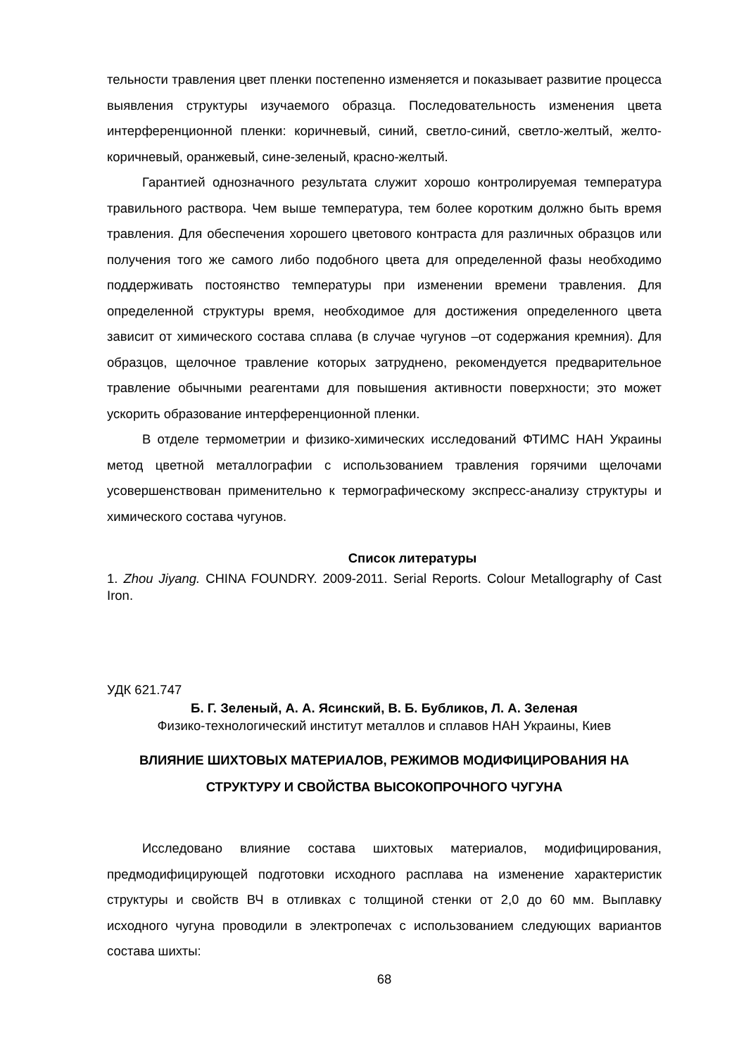тельности травления цвет пленки постепенно изменяется и показывает развитие процесса выявления структуры изучаемого образца. Последовательность изменения цвета интерференционной пленки: коричневый, синий, светло-синий, светло-желтый, желто-коричневый, оранжевый, сине-зеленый, красно-желтый.
Гарантией однозначного результата служит хорошо контролируемая температура травильного раствора. Чем выше температура, тем более коротким должно быть время травления. Для обеспечения хорошего цветового контраста для различных образцов или получения того же самого либо подобного цвета для определенной фазы необходимо поддерживать постоянство температуры при изменении времени травления. Для определенной структуры время, необходимое для достижения определенного цвета зависит от химического состава сплава (в случае чугунов –от содержания кремния). Для образцов, щелочное травление которых затруднено, рекомендуется предварительное травление обычными реагентами для повышения активности поверхности; это может ускорить образование интерференционной пленки.
В отделе термометрии и физико-химических исследований ФТИМС НАН Украины метод цветной металлографии с использованием травления горячими щелочами усовершенствован применительно к термографическому экспресс-анализу структуры и химического состава чугунов.
Список литературы
1. Zhou Jiyang. CHINA FOUNDRY. 2009-2011. Serial Reports. Colour Metallography of Cast Iron.
УДК 621.747
Б. Г. Зеленый, А. А. Ясинский, В. Б. Бубликов, Л. А. Зеленая
Физико-технологический институт металлов и сплавов НАН Украины, Киев
ВЛИЯНИЕ ШИХТОВЫХ МАТЕРИАЛОВ, РЕЖИМОВ МОДИФИЦИРОВАНИЯ НА СТРУКТУРУ И СВОЙСТВА ВЫСОКОПРОЧНОГО ЧУГУНА
Исследовано влияние состава шихтовых материалов, модифицирования, предмодифицирующей подготовки исходного расплава на изменение характеристик структуры и свойств ВЧ в отливках с толщиной стенки от 2,0 до 60 мм. Выплавку исходного чугуна проводили в электропечах с использованием следующих вариантов состава шихты:
68